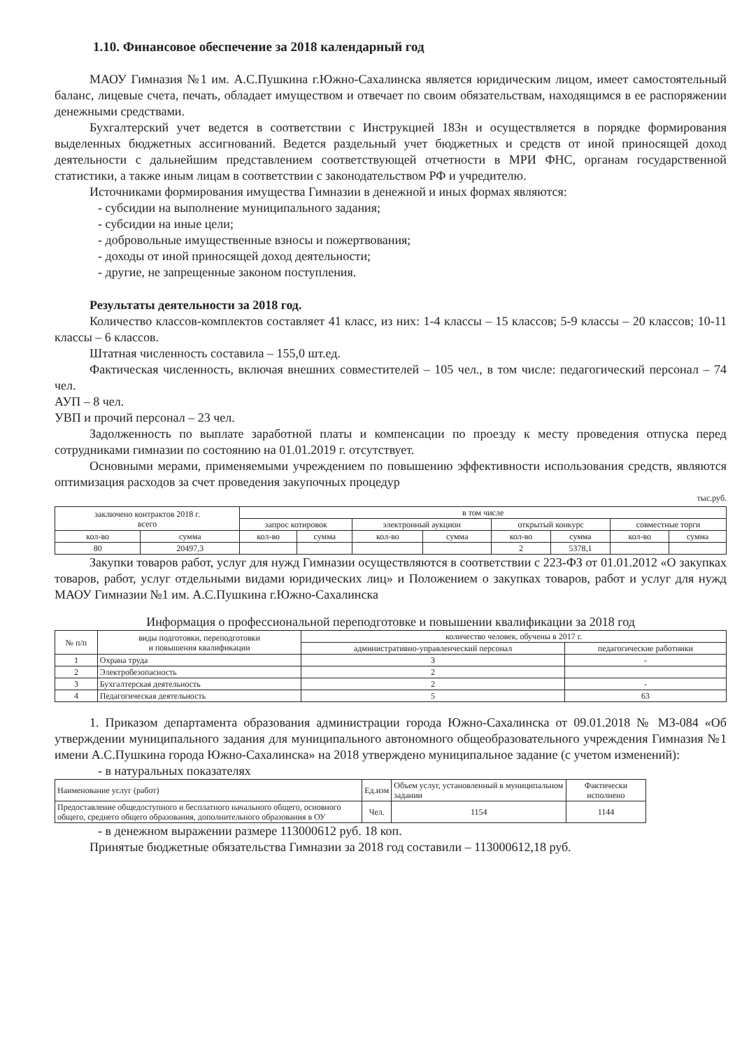1.10. Финансовое обеспечение за 2018 календарный год
МАОУ Гимназия №1 им. А.С.Пушкина г.Южно-Сахалинска является юридическим лицом, имеет самостоятельный баланс, лицевые счета, печать, обладает имуществом и отвечает по своим обязательствам, находящимся в ее распоряжении денежными средствами.
Бухгалтерский учет ведется в соответствии с Инструкцией 183н и осуществляется в порядке формирования выделенных бюджетных ассигнований. Ведется раздельный учет бюджетных и средств от иной приносящей доход деятельности с дальнейшим представлением соответствующей отчетности в МРИ ФНС, органам государственной статистики, а также иным лицам в соответствии с законодательством РФ и учредителю.
Источниками формирования имущества Гимназии в денежной и иных формах являются:
- субсидии на выполнение муниципального задания;
- субсидии на иные цели;
- добровольные имущественные взносы и пожертвования;
- доходы от иной приносящей доход деятельности;
- другие, не запрещенные законом поступления.
Результаты деятельности за 2018 год.
Количество классов-комплектов составляет 41 класс, из них: 1-4 классы – 15 классов; 5-9 классы – 20 классов; 10-11 классы – 6 классов.
Штатная численность составила – 155,0 шт.ед.
Фактическая численность, включая внешних совместителей – 105 чел., в том числе: педагогический персонал – 74 чел.
АУП – 8 чел.
УВП и прочий персонал – 23 чел.
Задолженность по выплате заработной платы и компенсации по проезду к месту проведения отпуска перед сотрудниками гимназии по состоянию на 01.01.2019 г. отсутствует.
Основными мерами, применяемыми учреждением по повышению эффективности использования средств, являются оптимизация расходов за счет проведения закупочных процедур
тыс.руб.
| заключено контрактов 2018 г. всего | | в том числе | | | | | | | |
| --- | --- | --- | --- | --- | --- | --- | --- | --- | --- |
| | | запрос котировок | | электронный аукцион | | открытый конкурс | | совместные торги | |
| кол-во | сумма | кол-во | сумма | кол-во | сумма | кол-во | сумма | кол-во | сумма |
| 80 | 20497,3 | | | | | 2 | 5378,1 | | |
Закупки товаров работ, услуг для нужд Гимназии осуществляются в соответствии с 223-ФЗ от 01.01.2012 «О закупках товаров, работ, услуг отдельными видами юридических лиц» и Положением о закупках товаров, работ и услуг для нужд МАОУ Гимназии №1 им. А.С.Пушкина г.Южно-Сахалинска
Информация о профессиональной переподготовке и повышении квалификации за 2018 год
| № п/п | виды подготовки, переподготовки и повышения квалификации | количество человек, обучены в 2017 г. | |
| --- | --- | --- | --- |
| | | административно-управленческий персонал | педагогические работники |
| 1 | Охрана труда | 3 | - |
| 2 | Электробезопасность | 2 | |
| 3 | Бухгалтерская деятельность | 2 | - |
| 4 | Педагогическая деятельность | 5 | 63 |
1. Приказом департамента образования администрации города Южно-Сахалинска от 09.01.2018 № МЗ-084 «Об утверждении муниципального задания для муниципального автономного общеобразовательного учреждения Гимназия №1 имени А.С.Пушкина города Южно-Сахалинска» на 2018 утверждено муниципальное задание (с учетом изменений):
- в натуральных показателях
| Наименование услуг (работ) | Ед.изм | Объем услуг, установленный в муниципальном задании | Фактически исполнено |
| --- | --- | --- | --- |
| Предоставление общедоступного и бесплатного начального общего, основного общего, среднего общего образования, дополнительного образования в ОУ | Чел. | 1154 | 1144 |
- в денежном выражении размере 113000612 руб. 18 коп.
Принятые бюджетные обязательства Гимназии за 2018 год составили – 113000612,18 руб.